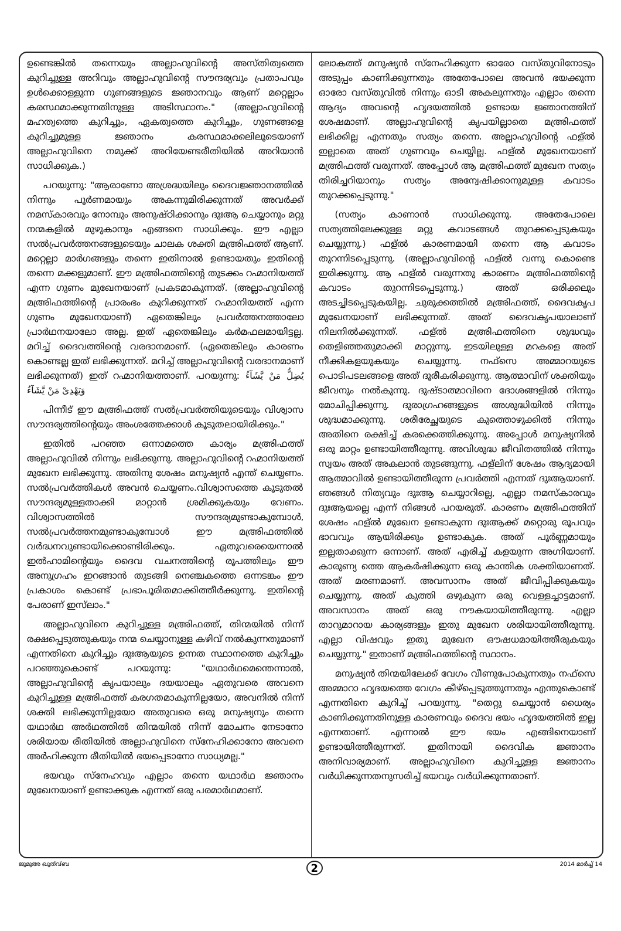ഉണ്ടെങ്കിൽ തന്നെയും അല്ലാഹുവിന്റെ അസ്തിത്വത്തെ കുറിച്ചുള്ള അറിവും അല്ലാഹുവിന്റെ സൗന്ദര്യവും പ്രതാപവും ഉൾക്കൊള്ളുന്ന ഗുണങ്ങളുടെ ജ്ഞാനവും ആണ് മറ്റെല്ലാം കരസ്ഥമാക്കുന്നതിനുള്ള അടിസ്ഥാനം." (അല്ലാഹുവിന്റെ മഹത്വത്തെ കുറിച്ചും, ഏകത്വത്തെ കുറിച്ചും, ഗുണങ്ങളെ കുറിച്ചുമുള്ള ജ്ഞാനം കരസ്ഥമാക്കലിലൂടെയാണ് അല്ലാഹുവിനെ നമുക്ക് അറിയേണ്ടരീതിയിൽ അറിയാൻ സാധിക്കുക.)
പറയുന്നു: "ആരാണോ അശ്രദ്ധയിലും ദൈവജ്ഞാനത്തിൽ നിന്നും പൂർണമായും അകന്നുമിരിക്കുന്നത് അവർക്ക് നമസ്കാരവും നോമ്പും അനുഷ്ഠിക്കാനും ദുഃആ ചെയ്യാനും മറ്റു നന്മകളിൽ മുഴുകാനും എങ്ങനെ സാധിക്കും. ഈ എല്ലാ സൽപ്രവർത്തനങ്ങളുടെയും ചാലക ശക്തി മഅ്രിഫത്ത് ആണ്. മറ്റെല്ലാ മാർഗങ്ങളും തന്നെ ഇതിനാൽ ഉണ്ടായതും ഇതിന്റെ തന്നെ മക്കളുമാണ്. ഈ മഅ്രിഫത്തിന്റെ തുടക്കം റഹ്മാനിയത്ത് എന്ന ഗുണം മുഖേനയാണ് പ്രകടമാകുന്നത്. (അല്ലാഹുവിന്റെ മഅ്രിഫത്തിന്റെ പ്രാരംഭം കുറിക്കുന്നത് റഹ്മാനിയത്ത് എന്ന ഗുണം മുഖേനയാണ്) ഏതെങ്കിലും പ്രവർത്തനത്താലോ പ്രാർഥനയാലോ അല്ല. ഇത് ഏതെങ്കിലും കർമഫലമായിട്ടല്ല. മറിച്ച് ദൈവത്തിന്റെ വരദാനമാണ്. (ഏതെങ്കിലും കാരണം കൊണ്ടല്ല ഇത് ലഭിക്കുന്നത്. മറിച്ച് അല്ലാഹുവിന്റെ വരദാനമാണ് ലഭിക്കുന്നത്) ഇത് റഹ്മാനിയത്താണ്. പറയുന്നു: يُضِلُّ مَنْ يَّشَآءُ وَيَهْدِىْ مَنْ يَّشَآءُ
പിന്നീട് ഈ മഅ്രിഫത്ത് സൽപ്രവർത്തിയുടെയും വിശ്വാസ സൗന്ദര്യത്തിന്റെയും അംശത്തേക്കാൾ കൂടുതലായിരിക്കും."
ഇതിൽ പറഞ്ഞ ഒന്നാമത്തെ കാര്യം മഅ്രിഫത്ത് അല്ലാഹുവിൽ നിന്നും ലഭിക്കുന്നു. അല്ലാഹുവിന്റെ റഹ്മാനിയത്ത് മുഖേന ലഭിക്കുന്നു. അതിനു ശേഷം മനുഷ്യൻ എന്ത് ചെയ്യണം. സൽപ്രവർത്തികൾ അവൻ ചെയ്യണം.വിശ്വാസത്തെ കൂടുതൽ സൗന്ദര്യമുള്ളതാക്കി മാറ്റാൻ ശ്രമിക്കുകയും വേണം. വിശ്വാസത്തിൽ സൗന്ദര്യമുണ്ടാകുമ്പോൾ, സൽപ്രവർത്തനമുണ്ടാകുമ്പോൾ ഈ മഅ്രിഫത്തിൽ വർദ്ധനവുണ്ടായിക്കൊണ്ടിരിക്കും. ഏതുവരെയെന്നാൽ ഇൽഹാമിന്റെയും ദൈവ വചനത്തിന്റെ രൂപത്തിലും ഈ അനുഗ്രഹം ഇറങ്ങാൻ തുടങ്ങി നെഞ്ചകത്തെ ഒന്നടങ്കം ഈ പ്രകാശം കൊണ്ട് പ്രഭാപൂരിതമാക്കിത്തീർക്കുന്നു. ഇതിന്റെ പേരാണ് ഇസ്‌ലാം."
അല്ലാഹുവിനെ കുറിച്ചുള്ള മഅ്രിഫത്ത്, തിന്മയിൽ നിന്ന് രക്ഷപ്പെടുത്തുകയും നന്മ ചെയ്യാനുള്ള കഴിവ് നൽകുന്നതുമാണ് എന്നതിനെ കുറിച്ചും ദുഃആയുടെ ഉന്നത സ്ഥാനത്തെ കുറിച്ചും പറഞ്ഞുകൊണ്ട് പറയുന്നു: "യഥാർഥമെന്തെന്നാൽ, അല്ലാഹുവിന്റെ കൃപയാലും ദയയാലും ഏതുവരെ അവനെ കുറിച്ചുള്ള മഅ്രിഫത്ത് കരഗതമാകുന്നില്ലയോ, അവനിൽ നിന്ന് ശക്തി ലഭിക്കുന്നില്ലയോ അതുവരെ ഒരു മനുഷ്യനും തന്നെ യഥാർഥ അർഥത്തിൽ തിന്മയിൽ നിന്ന് മോചനം നേടാനോ ശരിയായ രീതിയിൽ അല്ലാഹുവിനെ സ്നേഹിക്കാനോ അവനെ അർഹിക്കുന്ന രീതിയിൽ ഭയപ്പെടാനോ സാധ്യമല്ല."
ഭയവും സ്നേഹവും എല്ലാം തന്നെ യഥാർഥ ജ്ഞാനം മുഖേനയാണ് ഉണ്ടാക്കുക എന്നത് ഒരു പരമാർഥമാണ്.
ലോകത്ത് മനുഷ്യൻ സ്നേഹിക്കുന്ന ഓരോ വസ്തുവിനോടും അടുപ്പം കാണിക്കുന്നതും അതേപോലെ അവൻ ഭയക്കുന്ന ഓരോ വസ്തുവിൽ നിന്നും ഓടി അകലുന്നതും എല്ലാം തന്നെ ആദ്യം അവന്റെ ഹൃദയത്തിൽ ഉണ്ടായ ജ്ഞാനത്തിന് ശേഷമാണ്. അല്ലാഹുവിന്റെ കൃപയില്ലാതെ മഅ്രിഫത്ത് ലഭിക്കില്ല എന്നതും സത്യം തന്നെ. അല്ലാഹുവിന്റെ ഫള്ൽ ഇല്ലാതെ അത് ഗുണവും ചെയ്യില്ല. ഫള്ൽ മുഖേനയാണ് മഅ്രിഫത്ത് വരുന്നത്. അപ്പോൾ ആ മഅ്രിഫത്ത് മുഖേന സത്യം തിരിച്ചറിയാനും സത്യം അന്വേഷിക്കാനുമുള്ള കവാടം തുറക്കപ്പെടുന്നു."
(സത്യം കാണാൻ സാധിക്കുന്നു. അതേപോലെ സത്യത്തിലേക്കുള്ള മറ്റു കവാടങ്ങൾ തുറക്കപ്പെടുകയും ചെയ്യുന്നു.) ഫള്ൽ കാരണമായി തന്നെ ആ കവാടം തുറന്നിടപ്പെടുന്നു. (അല്ലാഹുവിന്റെ ഫള്ൽ വന്നു കൊണ്ടെ ഇരിക്കുന്നു. ആ ഫള്ൽ വരുന്നതു കാരണം മഅ്രിഫത്തിന്റെ കവാടം തുറന്നിടപ്പെടുന്നു.) അത് ഒരിക്കലും അടച്ചിടപ്പെടുകയില്ല. ചുരുക്കത്തിൽ മഅ്രിഫത്ത്, ദൈവകൃപ മുഖേനയാണ് ലഭിക്കുന്നത്. അത് ദൈവകൃപയാലാണ് നിലനിൽക്കുന്നത്. ഫള്ൽ മഅ്രിഫത്തിനെ ശുദ്ധവും തെളിഞ്ഞതുമാക്കി മാറ്റുന്നു. ഇടയിലുള്ള മറകളെ അത് നീക്കികളയുകയും ചെയ്യുന്നു. നഫ്സെ അമ്മാറയുടെ പൊടിപടലങ്ങളെ അത് ദൂരീകരിക്കുന്നു. ആത്മാവിന് ശക്തിയും ജീവനും നൽകുന്നു. ദുഷ്ടാത്മാവിനെ ദോശങ്ങളിൽ നിന്നും മോചിപ്പിക്കുന്നു. ദുരാഗ്രഹങ്ങളുടെ അശുദ്ധിയിൽ നിന്നും ശുദ്ധമാക്കുന്നു. ശരീരേച്ഛയുടെ കുത്തൊഴുക്കിൽ നിന്നും അതിനെ രക്ഷിച്ച് കരക്കെത്തിക്കുന്നു. അപ്പോൾ മനുഷ്യനിൽ ഒരു മാറ്റം ഉണ്ടായിത്തീരുന്നു. അവിശുദ്ധ ജീവിതത്തിൽ നിന്നും സ്വയം അത് അകലാൻ തുടങ്ങുന്നു. ഫള്ലിന് ശേഷം ആദ്യമായി ആത്മാവിൽ ഉണ്ടായിത്തീരുന്ന പ്രവർത്തി എന്നത് ദുഃആയാണ്. ഞങ്ങൾ നിത്യവും ദുഃആ ചെയ്യാറില്ലെ, എല്ലാ നമസ്കാരവും ദുഃആയല്ലെ എന്ന് നിങ്ങൾ പറയരുത്. കാരണം മഅ്രിഫത്തിന് ശേഷം ഫള്ൽ മുഖേന ഉണ്ടാകുന്ന ദുഃആക്ക് മറ്റൊരു രൂപവും ഭാവവും ആയിരിക്കും ഉണ്ടാകുക. അത് പൂർണ്ണമായും ഇല്ലതാക്കുന്ന ഒന്നാണ്. അത് എരിച്ച് കളയുന്ന അഗ്നിയാണ്. കാരുണ്യ ത്തെ ആകർഷിക്കുന്ന ഒരു കാന്തിക ശക്തിയാണത്. അത് മരണമാണ്. അവസാനം അത് ജീവിപ്പിക്കുകയും ചെയ്യുന്നു. അത് കുത്തി ഒഴുകുന്ന ഒരു വെള്ളച്ചാട്ടമാണ്. അവസാനം അത് ഒരു നൗകയായിത്തീരുന്നു. എല്ലാ താറുമാറായ കാര്യങ്ങളും ഇതു മുഖേന ശരിയായിത്തീരുന്നു. എല്ലാ വിഷവും ഇതു മുഖേന ഔഷധമായിത്തീരുകയും ചെയ്യുന്നു." ഇതാണ് മഅ്രിഫത്തിന്റെ സ്ഥാനം.
മനുഷ്യൻ തിന്മയിലേക്ക് വേഗം വീണുപോകുന്നതും നഫ്സെ അമ്മാറാ ഹൃദയത്തെ വേഗം കീഴ്പ്പെടുത്തുന്നതും എന്തുകൊണ്ട് എന്നതിനെ കുറിച്ച് പറയുന്നു. "തെറ്റു ചെയ്യാൻ ധൈര്യം കാണിക്കുന്നതിനുള്ള കാരണവും ദൈവ ഭയം ഹൃദയത്തിൽ ഇല്ല എന്നതാണ്. എന്നാൽ ഈ ഭയം എങ്ങിനെയാണ് ഉണ്ടായിത്തീരുന്നത്. ഇതിനായി ദൈവിക ജ്ഞാനം അനിവാര്യമാണ്. അല്ലാഹുവിനെ കുറിച്ചുള്ള ജ്ഞാനം വർധിക്കുന്നതനുസരിച്ച് ഭയവും വർധിക്കുന്നതാണ്.
ജുമുഅ ഖുത്വ്ബ 2 2014 മാർച്ച് 14